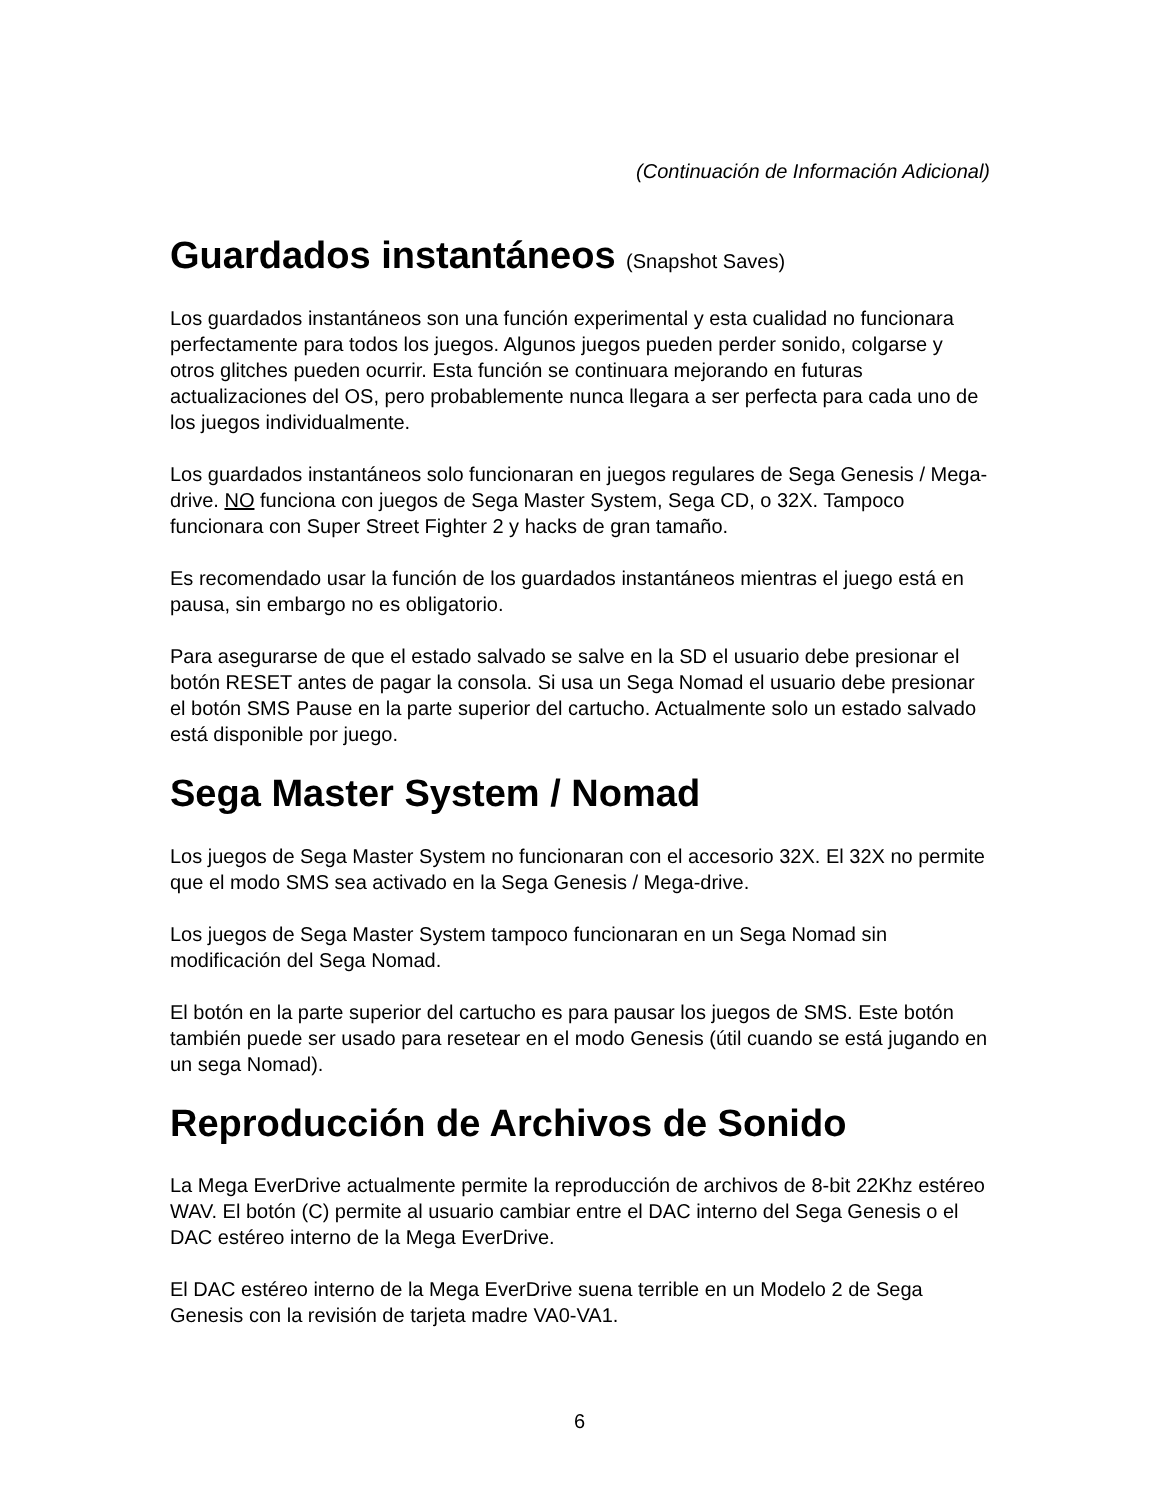(Continuación de Información Adicional)
Guardados instantáneos (Snapshot Saves)
Los guardados instantáneos son una función experimental y esta cualidad no funcionara perfectamente para todos los juegos. Algunos juegos pueden perder sonido, colgarse y otros glitches pueden ocurrir. Esta función se continuara mejorando en futuras actualizaciones del OS, pero probablemente nunca llegara a ser perfecta para cada uno de los juegos individualmente.
Los guardados instantáneos solo funcionaran en juegos regulares de Sega Genesis / Mega-drive. NO funciona con juegos de Sega Master System, Sega CD, o 32X. Tampoco funcionara con Super Street Fighter 2 y hacks de gran tamaño.
Es recomendado usar la función de los guardados instantáneos mientras el juego está en pausa, sin embargo no es obligatorio.
Para asegurarse de que el estado salvado se salve en la SD el usuario debe presionar el botón RESET antes de pagar la consola. Si usa un Sega Nomad el usuario debe presionar el botón SMS Pause en la parte superior del cartucho. Actualmente solo un estado salvado está disponible por juego.
Sega Master System / Nomad
Los juegos de Sega Master System no funcionaran con el accesorio 32X. El 32X no permite que el modo SMS sea activado en la Sega Genesis / Mega-drive.
Los juegos de Sega Master System tampoco funcionaran en un Sega Nomad sin modificación del Sega Nomad.
El botón en la parte superior del cartucho es para pausar los juegos de SMS. Este botón también puede ser usado para resetear en el modo Genesis (útil cuando se está jugando en un sega Nomad).
Reproducción de Archivos de Sonido
La Mega EverDrive actualmente permite la reproducción de archivos de 8-bit 22Khz estéreo WAV. El botón (C) permite al usuario cambiar entre el DAC interno del Sega Genesis o el DAC estéreo interno de la Mega EverDrive.
El DAC estéreo interno de la Mega EverDrive suena terrible en un Modelo 2 de Sega Genesis con la revisión de tarjeta madre VA0-VA1.
6